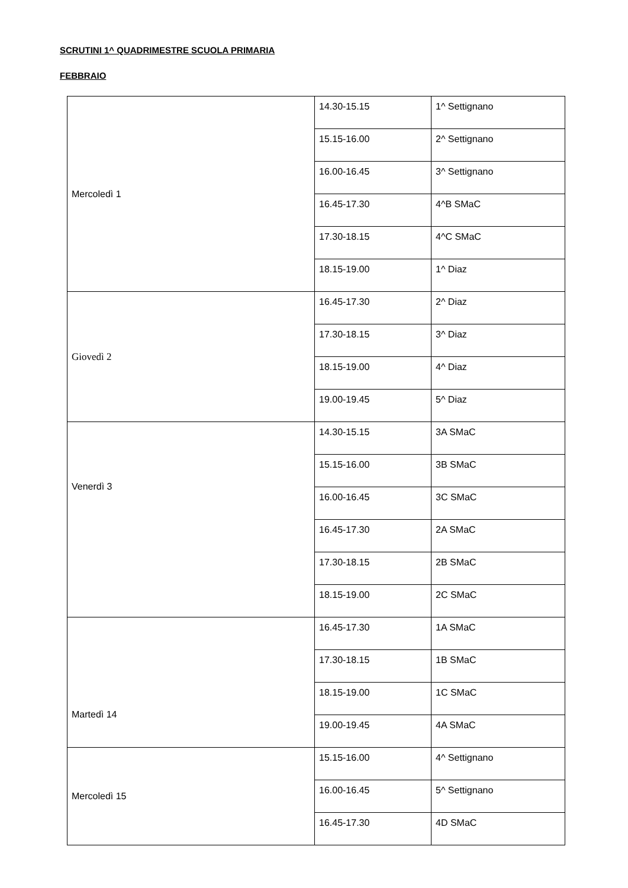SCRUTINI 1^ QUADRIMESTRE SCUOLA PRIMARIA
FEBBRAIO
| Mercoledì 1 | 14.30-15.15 | 1^ Settignano |
| | 15.15-16.00 | 2^ Settignano |
| | 16.00-16.45 | 3^ Settignano |
| | 16.45-17.30 | 4^B SMaC |
| | 17.30-18.15 | 4^C SMaC |
| | 18.15-19.00 | 1^ Diaz |
| Giovedì 2 | 16.45-17.30 | 2^ Diaz |
| | 17.30-18.15 | 3^ Diaz |
| | 18.15-19.00 | 4^ Diaz |
| | 19.00-19.45 | 5^ Diaz |
| Venerdì 3 | 14.30-15.15 | 3A SMaC |
| | 15.15-16.00 | 3B SMaC |
| | 16.00-16.45 | 3C SMaC |
| | 16.45-17.30 | 2A SMaC |
| | 17.30-18.15 | 2B SMaC |
| | 18.15-19.00 | 2C SMaC |
| Martedì 14 | 16.45-17.30 | 1A SMaC |
| | 17.30-18.15 | 1B SMaC |
| | 18.15-19.00 | 1C SMaC |
| | 19.00-19.45 | 4A SMaC |
| Mercoledì 15 | 15.15-16.00 | 4^ Settignano |
| | 16.00-16.45 | 5^ Settignano |
| | 16.45-17.30 | 4D SMaC |